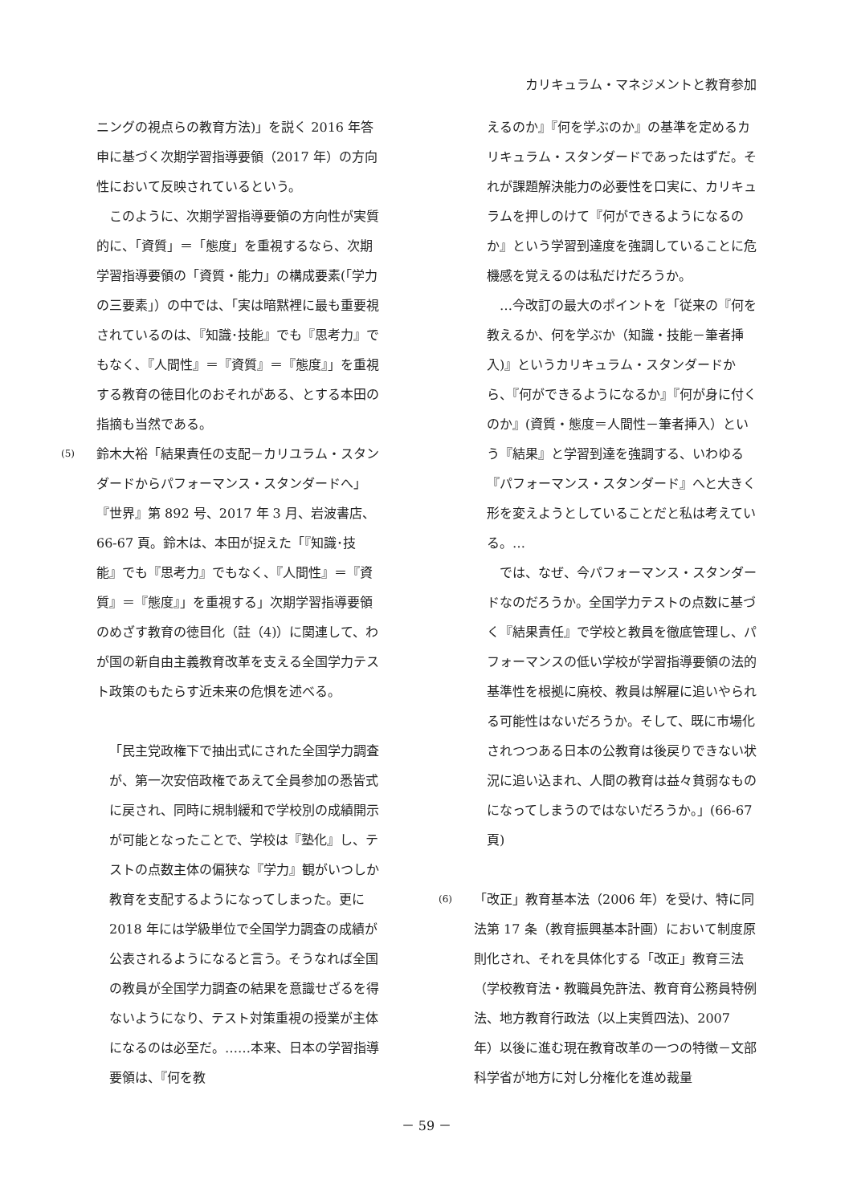カリキュラム・マネジメントと教育参加
ニングの視点らの教育方法)」を説く 2016 年答申に基づく次期学習指導要領（2017 年）の方向性において反映されているという。
このように、次期学習指導要領の方向性が実質的に、「資質」＝「態度」を重視するなら、次期学習指導要領の「資質・能力」の構成要素(「学力の三要素」）の中では、「実は暗黙裡に最も重要視されているのは､『知識･技能』でも『思考力』でもなく､『人間性』＝『資質』＝『態度』」を重視する教育の徳目化のおそれがある、とする本田の指摘も当然である。
(5)
鈴木大裕「結果責任の支配－カリユラム・スタンダードからパフォーマンス・スタンダードへ」『世界』第 892 号、2017 年 3 月、岩波書店、66-67 頁。鈴木は、本田が捉えた「『知識･技能』でも『思考力』でもなく、『人間性』＝『資質』＝『態度』」を重視する」次期学習指導要領のめざす教育の徳目化（註（4)）に関連して、わが国の新自由主義教育改革を支える全国学力テスト政策のもたらす近未来の危惧を述べる。
「民主党政権下で抽出式にされた全国学力調査が、第一次安倍政権であえて全員参加の悉皆式に戻され、同時に規制緩和で学校別の成績開示が可能となったことで、学校は『塾化』し、テストの点数主体の偏狭な『学力』観がいつしか教育を支配するようになってしまった。更に 2018 年には学級単位で全国学力調査の成績が公表されるようになると言う。そうなれば全国の教員が全国学力調査の結果を意識せざるを得ないようになり、テスト対策重視の授業が主体になるのは必至だ。……本来、日本の学習指導要領は、『何を教
えるのか』『何を学ぶのか』の基準を定めるカリキュラム・スタンダードであったはずだ。それが課題解決能力の必要性を口実に、カリキュラムを押しのけて『何ができるようになるのか』という学習到達度を強調していることに危機感を覚えるのは私だけだろうか。
…今改訂の最大のポイントを「従来の『何を教えるか、何を学ぶか（知識・技能－筆者挿入)』というカリキュラム・スタンダードから、『何ができるようになるか』『何が身に付くのか』(資質・態度＝人間性－筆者挿入）という『結果』と学習到達を強調する、いわゆる『パフォーマンス・スタンダード』へと大きく形を変えようとしていることだと私は考えている。…
では、なぜ、今パフォーマンス・スタンダードなのだろうか。全国学力テストの点数に基づく『結果責任』で学校と教員を徹底管理し、パフォーマンスの低い学校が学習指導要領の法的基準性を根拠に廃校、教員は解雇に追いやられる可能性はないだろうか。そして、既に市場化されつつある日本の公教育は後戻りできない状況に追い込まれ、人間の教育は益々貧弱なものになってしまうのではないだろうか。」(66-67 頁)
(6)
「改正」教育基本法（2006 年）を受け、特に同法第 17 条（教育振興基本計画）において制度原則化され、それを具体化する「改正」教育三法（学校教育法・教職員免許法、教育育公務員特例法、地方教育行政法（以上実質四法)、2007 年）以後に進む現在教育改革の一つの特徴－文部科学省が地方に対し分権化を進め裁量
－ 59 －